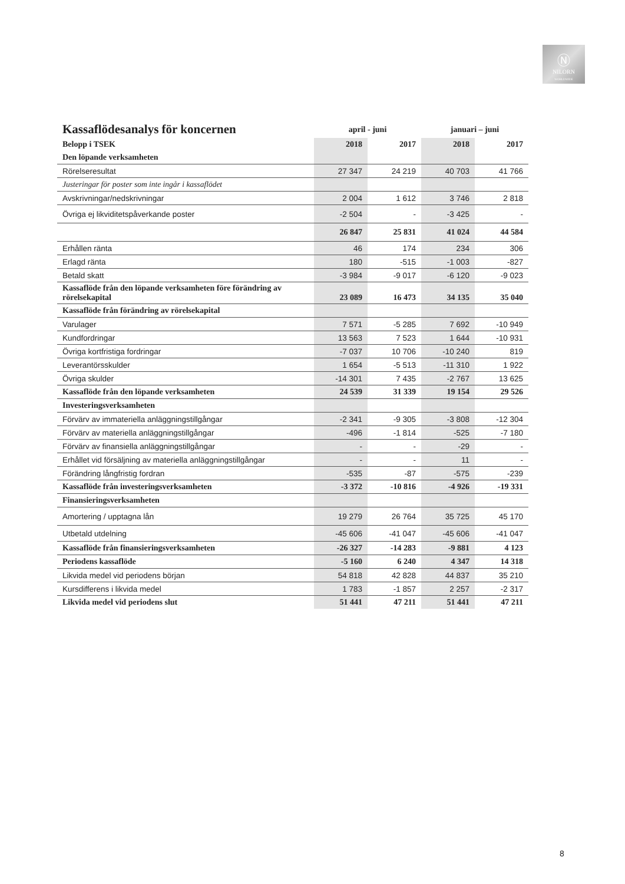Ⓝ
NILORN
WORLDWIDE
| Kassaflödesanalys för koncernen | april - juni | | januari – juni | |
| Belopp i TSEK | 2018 | 2017 | 2018 | 2017 |
| Den löpande verksamheten | | | | |
| Rörelseresultat | 27 347 | 24 219 | 40 703 | 41 766 |
| Justeringar för poster som inte ingår i kassaflödet | | | | |
| Avskrivningar/nedskrivningar | 2 004 | 1 612 | 3 746 | 2 818 |
| Övriga ej likviditetspåverkande poster | -2 504 | - | -3 425 | - |
| | 26 847 | 25 831 | 41 024 | 44 584 |
| Erhållen ränta | 46 | 174 | 234 | 306 |
| Erlagd ränta | 180 | -515 | -1 003 | -827 |
| Betald skatt | -3 984 | -9 017 | -6 120 | -9 023 |
| Kassaflöde från den löpande verksamheten före förändring av rörelsekapital | 23 089 | 16 473 | 34 135 | 35 040 |
| Kassaflöde från förändring av rörelsekapital | | | | |
| Varulager | 7 571 | -5 285 | 7 692 | -10 949 |
| Kundfordringar | 13 563 | 7 523 | 1 644 | -10 931 |
| Övriga kortfristiga fordringar | -7 037 | 10 706 | -10 240 | 819 |
| Leverantörsskulder | 1 654 | -5 513 | -11 310 | 1 922 |
| Övriga skulder | -14 301 | 7 435 | -2 767 | 13 625 |
| Kassaflöde från den löpande verksamheten | 24 539 | 31 339 | 19 154 | 29 526 |
| Investeringsverksamheten | | | | |
| Förvärv av immateriella anläggningstillgångar | -2 341 | -9 305 | -3 808 | -12 304 |
| Förvärv av materiella anläggningstillgångar | -496 | -1 814 | -525 | -7 180 |
| Förvärv av finansiella anläggningstillgångar | - | - | -29 | - |
| Erhållet vid försäljning av materiella anläggningstillgångar | - | - | 11 | - |
| Förändring långfristig fordran | -535 | -87 | -575 | -239 |
| Kassaflöde från investeringsverksamheten | -3 372 | -10 816 | -4 926 | -19 331 |
| Finansieringsverksamheten | | | | |
| Amortering / upptagna lån | 19 279 | 26 764 | 35 725 | 45 170 |
| Utbetald utdelning | -45 606 | -41 047 | -45 606 | -41 047 |
| Kassaflöde från finansieringsverksamheten | -26 327 | -14 283 | -9 881 | 4 123 |
| Periodens kassaflöde | -5 160 | 6 240 | 4 347 | 14 318 |
| Likvida medel vid periodens början | 54 818 | 42 828 | 44 837 | 35 210 |
| Kursdifferens i likvida medel | 1 783 | -1 857 | 2 257 | -2 317 |
| Likvida medel vid periodens slut | 51 441 | 47 211 | 51 441 | 47 211 |
8